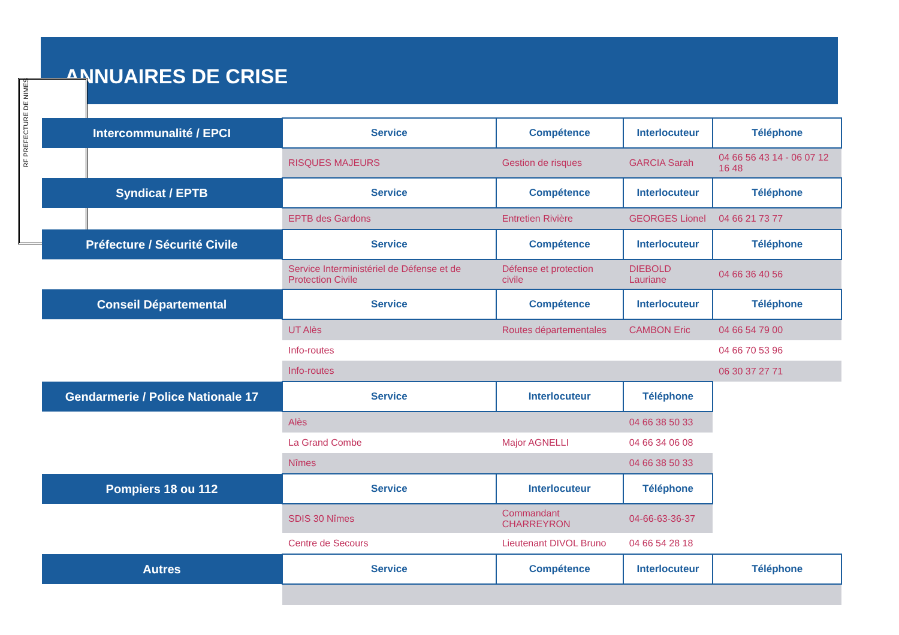ANNUAIRES DE CRISE
RF PREFECTURE DE NIMES
| Intercommunalité / EPCI | Service | Compétence | Interlocuteur | Téléphone |
| --- | --- | --- | --- | --- |
| | RISQUES MAJEURS | Gestion de risques | GARCIA Sarah | 04 66 56 43 14 - 06 07 12 16 48 |
| Syndicat / EPTB | Service | Compétence | Interlocuteur | Téléphone |
| | EPTB des Gardons | Entretien Rivière | GEORGES Lionel | 04 66 21 73 77 |
| Préfecture / Sécurité Civile | Service | Compétence | Interlocuteur | Téléphone |
| | Service Interministériel de Défense et de Protection Civile | Défense et protection civile | DIEBOLD Lauriane | 04 66 36 40 56 |
| Conseil Départemental | Service | Compétence | Interlocuteur | Téléphone |
| | UT Alès | Routes départementales | CAMBON Eric | 04 66 54 79 00 |
| | Info-routes | | | 04 66 70 53 96 |
| | Info-routes | | | 06 30 37 27 71 |
| Gendarmerie / Police Nationale 17 | Service | Interlocuteur | Téléphone | |
| | Alès | | 04 66 38 50 33 | |
| | La Grand Combe | Major AGNELLI | 04 66 34 06 08 | |
| | Nîmes | | 04 66 38 50 33 | |
| Pompiers 18 ou 112 | Service | Interlocuteur | Téléphone | |
| | SDIS 30 Nîmes | Commandant CHARREYRON | 04-66-63-36-37 | |
| | Centre de Secours | Lieutenant DIVOL Bruno | 04 66 54 28 18 | |
| Autres | Service | Compétence | Interlocuteur | Téléphone |